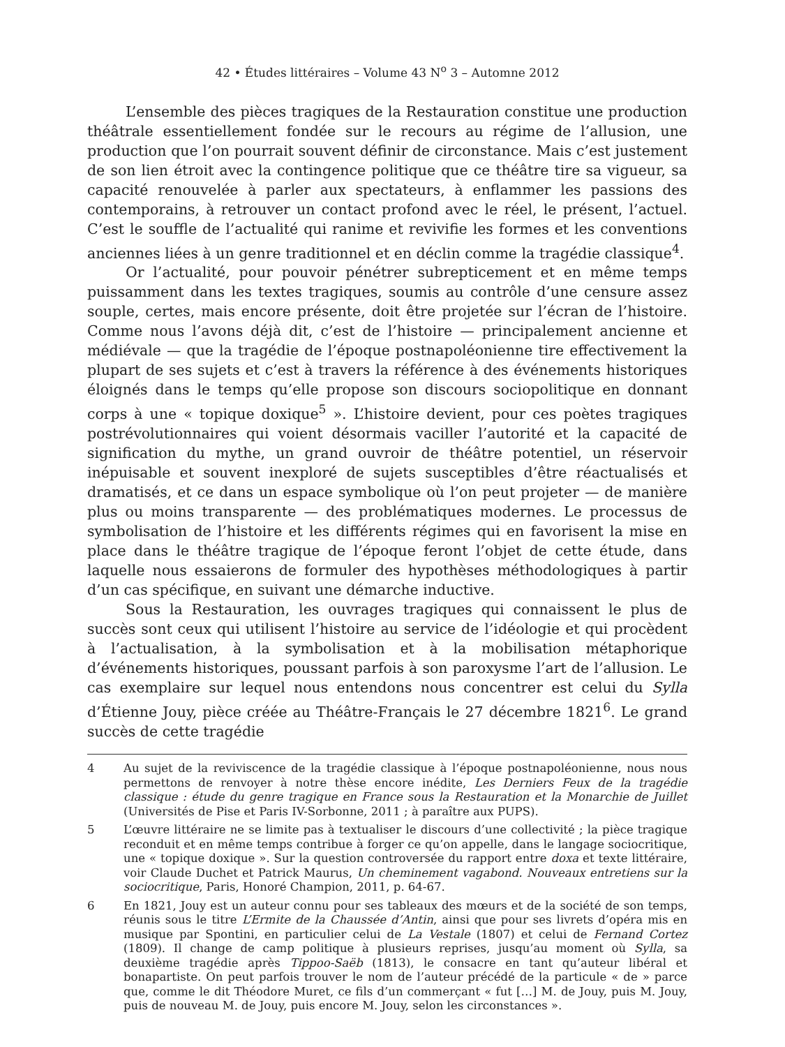42 • Études littéraires – Volume 43 N<sup>o</sup> 3 – Automne 2012
L’ensemble des pièces tragiques de la Restauration constitue une production théâtrale essentiellement fondée sur le recours au régime de l’allusion, une production que l’on pourrait souvent définir de circonstance. Mais c’est justement de son lien étroit avec la contingence politique que ce théâtre tire sa vigueur, sa capacité renouvelée à parler aux spectateurs, à enflammer les passions des contemporains, à retrouver un contact profond avec le réel, le présent, l’actuel. C’est le souffle de l’actualité qui ranime et revivifie les formes et les conventions anciennes liées à un genre traditionnel et en déclin comme la tragédie classique<sup>4</sup>.
Or l’actualité, pour pouvoir pénétrer subrepticement et en même temps puissamment dans les textes tragiques, soumis au contrôle d’une censure assez souple, certes, mais encore présente, doit être projetée sur l’écran de l’histoire. Comme nous l’avons déjà dit, c’est de l’histoire — principalement ancienne et médiévale — que la tragédie de l’époque postnapoléonienne tire effectivement la plupart de ses sujets et c’est à travers la référence à des événements historiques éloignés dans le temps qu’elle propose son discours sociopolitique en donnant corps à une « topique doxique<sup>5</sup> ». L’histoire devient, pour ces poètes tragiques postrévolutionnaires qui voient désormais vaciller l’autorité et la capacité de signification du mythe, un grand ouvroir de théâtre potentiel, un réservoir inépuisable et souvent inexploré de sujets susceptibles d’être réactualisés et dramatisés, et ce dans un espace symbolique où l’on peut projeter — de manière plus ou moins transparente — des problématiques modernes. Le processus de symbolisation de l’histoire et les différents régimes qui en favorisent la mise en place dans le théâtre tragique de l’époque feront l’objet de cette étude, dans laquelle nous essaierons de formuler des hypothèses méthodologiques à partir d’un cas spécifique, en suivant une démarche inductive.
Sous la Restauration, les ouvrages tragiques qui connaissent le plus de succès sont ceux qui utilisent l’histoire au service de l’idéologie et qui procèdent à l’actualisation, à la symbolisation et à la mobilisation métaphorique d’événements historiques, poussant parfois à son paroxysme l’art de l’allusion. Le cas exemplaire sur lequel nous entendons nous concentrer est celui du Sylla d’Étienne Jouy, pièce créée au Théâtre-Français le 27 décembre 1821<sup>6</sup>. Le grand succès de cette tragédie
4 Au sujet de la reviviscence de la tragédie classique à l’époque postnapoléonienne, nous nous permettons de renvoyer à notre thèse encore inédite, Les Derniers Feux de la tragédie classique : étude du genre tragique en France sous la Restauration et la Monarchie de Juillet (Universités de Pise et Paris IV-Sorbonne, 2011 ; à paraître aux PUPS).
5 L’œuvre littéraire ne se limite pas à textualiser le discours d’une collectivité ; la pièce tragique reconduit et en même temps contribue à forger ce qu’on appelle, dans le langage sociocritique, une « topique doxique ». Sur la question controversée du rapport entre doxa et texte littéraire, voir Claude Duchet et Patrick Maurus, Un cheminement vagabond. Nouveaux entretiens sur la sociocritique, Paris, Honoré Champion, 2011, p. 64-67.
6 En 1821, Jouy est un auteur connu pour ses tableaux des mœurs et de la société de son temps, réunis sous le titre L’Ermite de la Chaussée d’Antin, ainsi que pour ses livrets d’opéra mis en musique par Spontini, en particulier celui de La Vestale (1807) et celui de Fernand Cortez (1809). Il change de camp politique à plusieurs reprises, jusqu’au moment où Sylla, sa deuxième tragédie après Tippoo-Saëb (1813), le consacre en tant qu’auteur libéral et bonapartiste. On peut parfois trouver le nom de l’auteur précédé de la particule « de » parce que, comme le dit Théodore Muret, ce fils d’un commerçant « fut […] M. de Jouy, puis M. Jouy, puis de nouveau M. de Jouy, puis encore M. Jouy, selon les circonstances ».